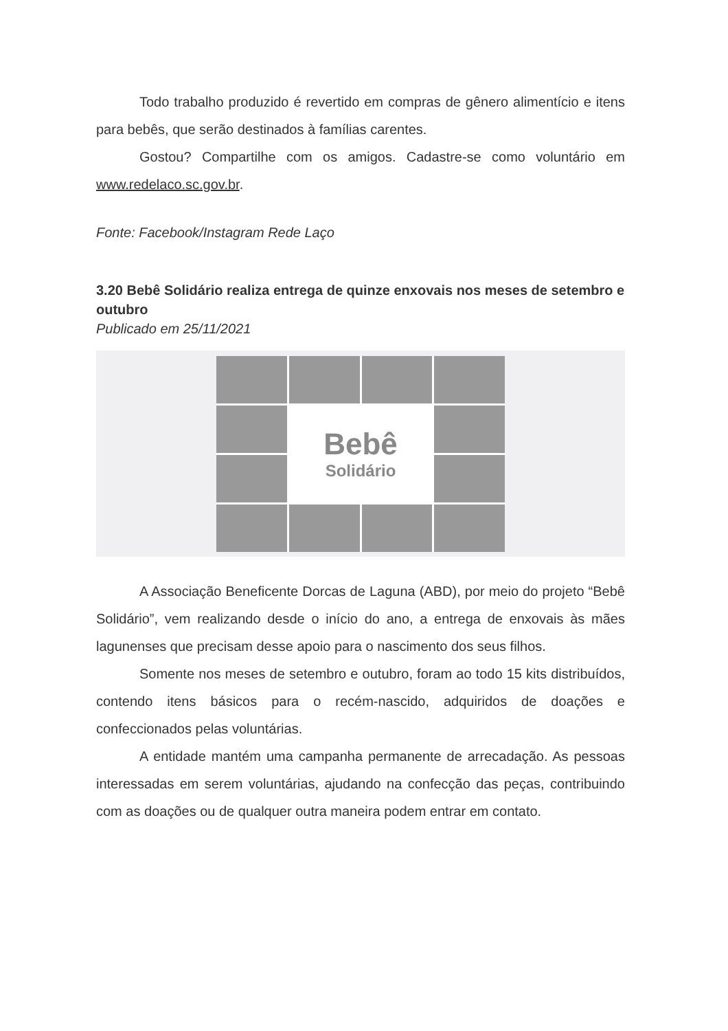Todo trabalho produzido é revertido em compras de gênero alimentício e itens para bebês, que serão destinados à famílias carentes.
Gostou? Compartilhe com os amigos. Cadastre-se como voluntário em www.redelaco.sc.gov.br.
Fonte: Facebook/Instagram Rede Laço
3.20 Bebê Solidário realiza entrega de quinze enxovais nos meses de setembro e outubro
Publicado em 25/11/2021
Bebê
Solidário
A Associação Beneficente Dorcas de Laguna (ABD), por meio do projeto “Bebê Solidário”, vem realizando desde o início do ano, a entrega de enxovais às mães lagunenses que precisam desse apoio para o nascimento dos seus filhos.
Somente nos meses de setembro e outubro, foram ao todo 15 kits distribuídos, contendo itens básicos para o recém-nascido, adquiridos de doações e confeccionados pelas voluntárias.
A entidade mantém uma campanha permanente de arrecadação. As pessoas interessadas em serem voluntárias, ajudando na confecção das peças, contribuindo com as doações ou de qualquer outra maneira podem entrar em contato.